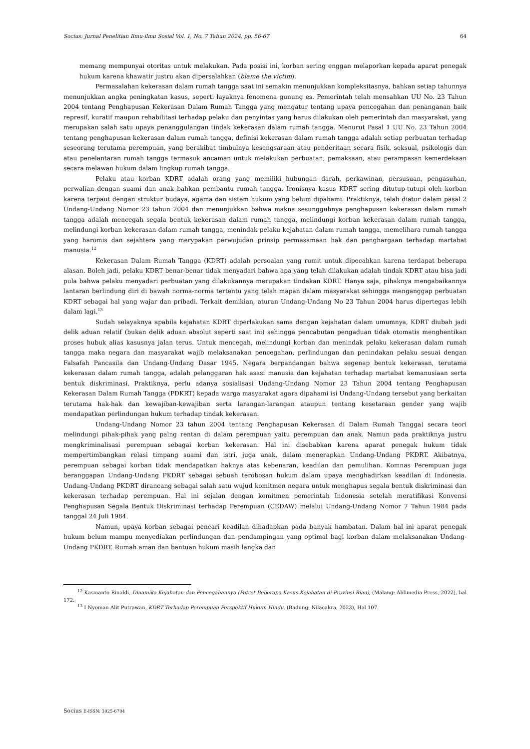Socius: Jurnal Penelitian Ilmu-ilmu Sosial Vol. 1, No. 7 Tahun 2024, pp. 56-67 64
memang mempunyai otoritas untuk melakukan. Pada posisi ini, korban sering enggan melaporkan kepada aparat penegak hukum karena khawatir justru akan dipersalahkan (blame the victim).
Permasalahan kekerasan dalam rumah tangga saat ini semakin menunjukkan kompleksitasnya, bahkan setiap tahunnya menunjukkan angka peningkatan kasus, seperti layaknya fenomena gunung es. Pemerintah telah mensahkan UU No. 23 Tahun 2004 tentang Penghapusan Kekerasan Dalam Rumah Tangga yang mengatur tentang upaya pencegahan dan penanganan baik represif, kuratif maupun rehabilitasi terhadap pelaku dan penyintas yang harus dilakukan oleh pemerintah dan masyarakat, yang merupakan salah satu upaya penanggulangan tindak kekerasan dalam rumah tangga. Menurut Pasal 1 UU No. 23 Tahun 2004 tentang penghapusan kekerasan dalam rumah tangga, definisi kekerasan dalam rumah tangga adalah setiap perbuatan terhadap seseorang terutama perempuan, yang berakibat timbulnya kesengsaraan atau penderitaan secara fisik, seksual, psikologis dan atau penelantaran rumah tangga termasuk ancaman untuk melakukan perbuatan, pemaksaan, atau perampasan kemerdekaan secara melawan hukum dalam lingkup rumah tangga.
Pelaku atau korban KDRT adalah orang yang memiliki hubungan darah, perkawinan, persusuan, pengasuhan, perwalian dengan suami dan anak bahkan pembantu rumah tangga. Ironisnya kasus KDRT sering ditutup-tutupi oleh korban karena terpaut dengan struktur budaya, agama dan sistem hukum yang belum dipahami. Praktiknya, telah diatur dalam pasal 2 Undang-Undang Nomor 23 tahun 2004 dan menunjukkan bahwa makna sesungguhnya penghapusan kekerasan dalam rumah tangga adalah mencegah segala bentuk kekerasan dalam rumah tangga, melindungi korban kekerasan dalam rumah tangga, melindungi korban kekerasan dalam rumah tangga, menindak pelaku kejahatan dalam rumah tangga, memelihara rumah tangga yang haromis dan sejahtera yang merypakan perwujudan prinsip permasamaan hak dan penghargaan terhadap martabat manusia.<sup>12</sup>
Kekerasan Dalam Rumah Tangga (KDRT) adalah persoalan yang rumit untuk dipecahkan karena terdapat beberapa alasan. Boleh jadi, pelaku KDRT benar-benar tidak menyadari bahwa apa yang telah dilakukan adalah tindak KDRT atau bisa jadi pula bahwa pelaku menyadari perbuatan yang dilakukannya merupakan tindakan KDRT. Hanya saja, pihaknya mengabaikannya lantaran berlindung diri di bawah norma-norma tertentu yang telah mapan dalam masyarakat sehingga menganggap perbuatan KDRT sebagai hal yang wajar dan pribadi. Terkait demikian, aturan Undang-Undang No 23 Tahun 2004 harus dipertegas lebih dalam lagi.<sup>13</sup>
Sudah selayaknya apabila kejahatan KDRT diperlakukan sama dengan kejahatan dalam umumnya, KDRT diubah jadi delik aduan relatif (bukan delik aduan absolut seperti saat ini) sehingga pencabutan pengaduan tidak otomatis menghentikan proses hubuk alias kasusnya jalan terus. Untuk mencegah, melindungi korban dan menindak pelaku kekerasan dalam rumah tangga maka negara dan masyarakat wajib melaksanakan pencegahan, perlindungan dan penindakan pelaku sesuai dengan Falsafah Pancasila dan Undang-Undang Dasar 1945. Negara berpandangan bahwa segenap bentuk kekerasan, terutama kekerasan dalam rumah tangga, adalah pelanggaran hak asasi manusia dan kejahatan terhadap martabat kemanusiaan serta bentuk diskriminasi. Praktiknya, perlu adanya sosialisasi Undang-Undang Nomor 23 Tahun 2004 tentang Penghapusan Kekerasan Dalam Rumah Tangga (PDKRT) kepada warga masyarakat agara dipahami isi Undang-Undang tersebut yang berkaitan terutama hak-hak dan kewajiban-kewajiban serta larangan-larangan ataupun tentang kesetaraan gender yang wajib mendapatkan perlindungan hukum terhadap tindak kekerasan.
Undang-Undang Nomor 23 tahun 2004 tentang Penghapusan Kekerasan di Dalam Rumah Tangga) secara teori melindungi pihak-pihak yang palng rentan di dalam perempuan yaitu perempuan dan anak. Namun pada praktiknya justru mengkriminalisasi perempuan sebagai korban kekerasan. Hal ini disebabkan karena aparat penegak hukum tidak mempertimbangkan relasi timpang suami dan istri, juga anak, dalam menerapkan Undang-Undang PKDRT. Akibatnya, perempuan sebagai korban tidak mendapatkan haknya atas kebenaran, keadilan dan pemulihan. Komnas Perempuan juga beranggapan Undang-Undang PKDRT sebagai sebuah terobosan hukum dalam upaya menghadirkan keadilan di Indonesia. Undang-Undang PKDRT dirancang sebagai salah satu wujud komitmen negara untuk menghapus segala bentuk diskriminasi dan kekerasan terhadap perempuan. Hal ini sejalan dengan komitmen pemerintah Indonesia setelah meratifikasi Konvensi Penghapusan Segala Bentuk Diskriminasi terhadap Perempuan (CEDAW) melalui Undang-Undang Nomor 7 Tahun 1984 pada tanggal 24 Juli 1984.
Namun, upaya korban sebagai pencari keadilan dihadapkan pada banyak hambatan. Dalam hal ini aparat penegak hukum belum mampu menyediakan perlindungan dan pendampingan yang optimal bagi korban dalam melaksanakan Undang-Undang PKDRT. Rumah aman dan bantuan hukum masih langka dan
<sup>12</sup> Kasmanto Rinaldi, Dinamika Kejahatan dan Pencegahannya (Potret Beberapa Kasus Kejahatan di Provinsi Riau), (Malang: Ahlimedia Press, 2022), hal 172.
<sup>13</sup> I Nyoman Alit Putrawan, KDRT Terhadap Perempuan Perspektif Hukum Hindu, (Badung: Nilacakra, 2023), Hal 107.
Socius E-ISSN: 3025-6704